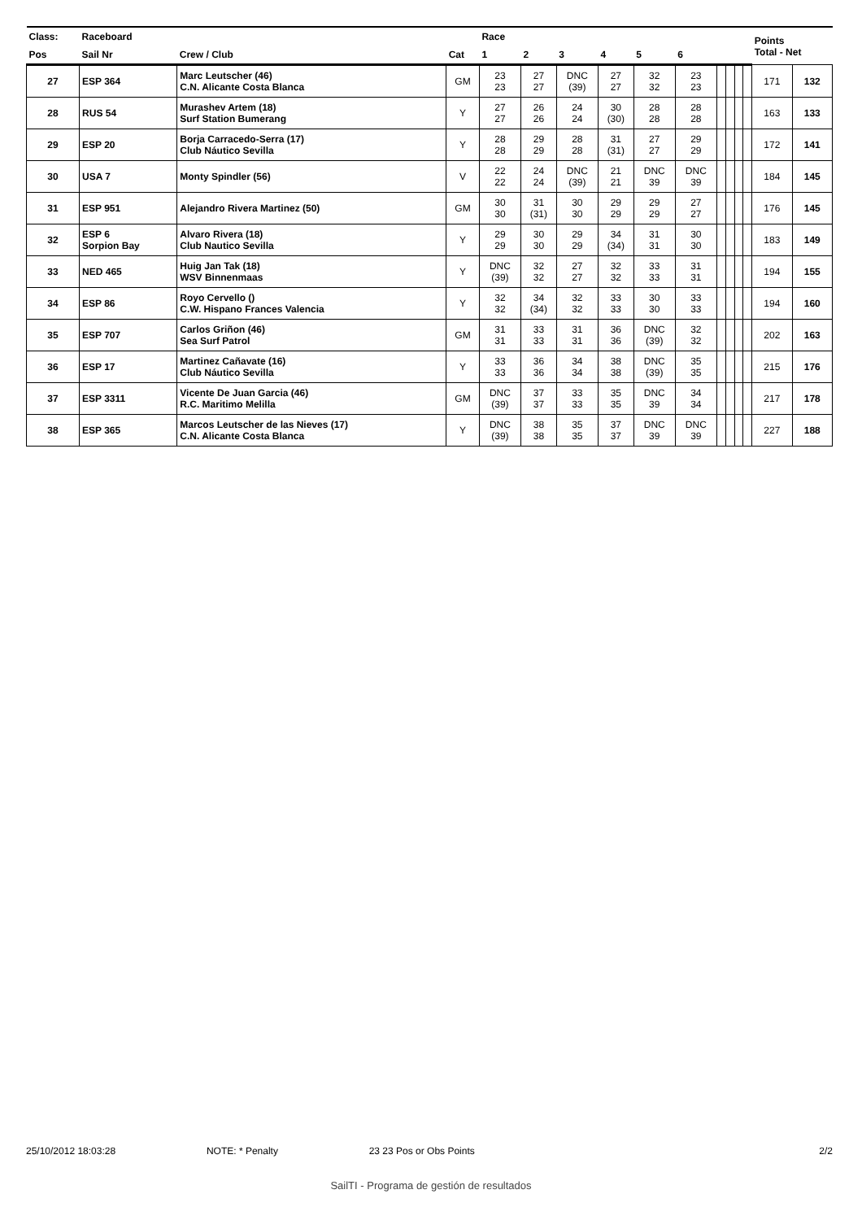| Class: | Raceboard | | | Race | | | | | | | | | | Points Total - Net | |
| --- | --- | --- | --- | --- | --- | --- | --- | --- | --- | --- | --- | --- | --- | --- | --- |
| Pos | Sail Nr | Crew / Club | Cat | 1 | 2 | 3 | 4 | 5 | 6 | | | | | | |
| 27 | ESP 364 | Marc Leutscher (46) C.N. Alicante Costa Blanca | GM | 23 23 | 27 27 | DNC (39) | 27 27 | 32 32 | 23 23 | | | | | 171 | 132 |
| 28 | RUS 54 | Murashev Artem (18) Surf Station Bumerang | Y | 27 27 | 26 26 | 24 24 | 30 (30) | 28 28 | 28 28 | | | | | 163 | 133 |
| 29 | ESP 20 | Borja Carracedo-Serra (17) Club Náutico Sevilla | Y | 28 28 | 29 29 | 28 28 | 31 (31) | 27 27 | 29 29 | | | | | 172 | 141 |
| 30 | USA 7 | Monty Spindler (56) | V | 22 22 | 24 24 | DNC (39) | 21 21 | DNC 39 | DNC 39 | | | | | 184 | 145 |
| 31 | ESP 951 | Alejandro Rivera Martinez (50) | GM | 30 30 | 31 (31) | 30 30 | 29 29 | 29 29 | 27 27 | | | | | 176 | 145 |
| 32 | ESP 6 Sorpion Bay | Alvaro Rivera (18) Club Nautico Sevilla | Y | 29 29 | 30 30 | 29 29 | 34 (34) | 31 31 | 30 30 | | | | | 183 | 149 |
| 33 | NED 465 | Huig Jan Tak (18) WSV Binnenmaas | Y | DNC (39) | 32 32 | 27 27 | 32 32 | 33 33 | 31 31 | | | | | 194 | 155 |
| 34 | ESP 86 | Royo Cervello () C.W. Hispano Frances Valencia | Y | 32 32 | 34 (34) | 32 32 | 33 33 | 30 30 | 33 33 | | | | | 194 | 160 |
| 35 | ESP 707 | Carlos Griñon (46) Sea Surf Patrol | GM | 31 31 | 33 33 | 31 31 | 36 36 | DNC (39) | 32 32 | | | | | 202 | 163 |
| 36 | ESP 17 | Martinez Cañavate (16) Club Náutico Sevilla | Y | 33 33 | 36 36 | 34 34 | 38 38 | DNC (39) | 35 35 | | | | | 215 | 176 |
| 37 | ESP 3311 | Vicente De Juan Garcia (46) R.C. Maritimo Melilla | GM | DNC (39) | 37 37 | 33 33 | 35 35 | DNC 39 | 34 34 | | | | | 217 | 178 |
| 38 | ESP 365 | Marcos Leutscher de las Nieves (17) C.N. Alicante Costa Blanca | Y | DNC (39) | 38 38 | 35 35 | 37 37 | DNC 39 | DNC 39 | | | | | 227 | 188 |
25/10/2012 18:03:28 NOTE: * Penalty 23 23 Pos or Obs Points 2/2
SailTI - Programa de gestión de resultados